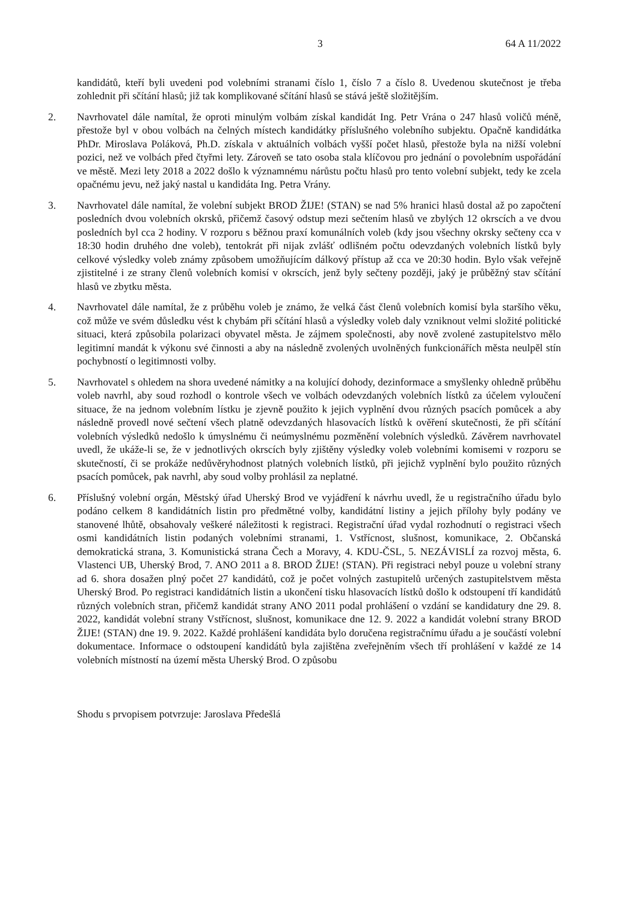3 64 A 11/2022
kandidátů, kteří byli uvedeni pod volebními stranami číslo 1, číslo 7 a číslo 8. Uvedenou skutečnost je třeba zohlednit při sčítání hlasů; již tak komplikované sčítání hlasů se stává ještě složitějším.
2. Navrhovatel dále namítal, že oproti minulým volbám získal kandidát Ing. Petr Vrána o 247 hlasů voličů méně, přestože byl v obou volbách na čelných místech kandidátky příslušného volebního subjektu. Opačně kandidátka PhDr. Miroslava Poláková, Ph.D. získala v aktuálních volbách vyšší počet hlasů, přestože byla na nižší volební pozici, než ve volbách před čtyřmi lety. Zároveň se tato osoba stala klíčovou pro jednání o povolebním uspořádání ve městě. Mezi lety 2018 a 2022 došlo k významnému nárůstu počtu hlasů pro tento volební subjekt, tedy ke zcela opačnému jevu, než jaký nastal u kandidáta Ing. Petra Vrány.
3. Navrhovatel dále namítal, že volební subjekt BROD ŽIJE! (STAN) se nad 5% hranici hlasů dostal až po započtení posledních dvou volebních okrsků, přičemž časový odstup mezi sečtením hlasů ve zbylých 12 okrscích a ve dvou posledních byl cca 2 hodiny. V rozporu s běžnou praxí komunálních voleb (kdy jsou všechny okrsky sečteny cca v 18:30 hodin druhého dne voleb), tentokrát při nijak zvlášť odlišném počtu odevzdaných volebních lístků byly celkové výsledky voleb známy způsobem umožňujícím dálkový přístup až cca ve 20:30 hodin. Bylo však veřejně zjistitelné i ze strany členů volebních komisí v okrscích, jenž byly sečteny později, jaký je průběžný stav sčítání hlasů ve zbytku města.
4. Navrhovatel dále namítal, že z průběhu voleb je známo, že velká část členů volebních komisí byla staršího věku, což může ve svém důsledku vést k chybám při sčítání hlasů a výsledky voleb daly vzniknout velmi složité politické situaci, která způsobila polarizaci obyvatel města. Je zájmem společnosti, aby nově zvolené zastupitelstvo mělo legitimní mandát k výkonu své činnosti a aby na následně zvolených uvolněných funkcionářích města neulpěl stín pochybností o legitimnosti volby.
5. Navrhovatel s ohledem na shora uvedené námitky a na kolující dohody, dezinformace a smyšlenky ohledně průběhu voleb navrhl, aby soud rozhodl o kontrole všech ve volbách odevzdaných volebních lístků za účelem vyloučení situace, že na jednom volebním lístku je zjevně použito k jejich vyplnění dvou různých psacích pomůcek a aby následně provedl nové sečtení všech platně odevzdaných hlasovacích lístků k ověření skutečnosti, že při sčítání volebních výsledků nedošlo k úmyslnému či neúmyslnému pozměnění volebních výsledků. Závěrem navrhovatel uvedl, že ukáže-li se, že v jednotlivých okrscích byly zjištěny výsledky voleb volebními komisemi v rozporu se skutečností, či se prokáže nedůvěryhodnost platných volebních lístků, při jejichž vyplnění bylo použito různých psacích pomůcek, pak navrhl, aby soud volby prohlásil za neplatné.
6. Příslušný volební orgán, Městský úřad Uherský Brod ve vyjádření k návrhu uvedl, že u registračního úřadu bylo podáno celkem 8 kandidátních listin pro předmětné volby, kandidátní listiny a jejich přílohy byly podány ve stanovené lhůtě, obsahovaly veškeré náležitosti k registraci. Registrační úřad vydal rozhodnutí o registraci všech osmi kandidátních listin podaných volebními stranami, 1. Vstřícnost, slušnost, komunikace, 2. Občanská demokratická strana, 3. Komunistická strana Čech a Moravy, 4. KDU-ČSL, 5. NEZÁVISLÍ za rozvoj města, 6. Vlastenci UB, Uherský Brod, 7. ANO 2011 a 8. BROD ŽIJE! (STAN). Při registraci nebyl pouze u volební strany ad 6. shora dosažen plný počet 27 kandidátů, což je počet volných zastupitelů určených zastupitelstvem města Uherský Brod. Po registraci kandidátních listin a ukončení tisku hlasovacích lístků došlo k odstoupení tří kandidátů různých volebních stran, přičemž kandidát strany ANO 2011 podal prohlášení o vzdání se kandidatury dne 29. 8. 2022, kandidát volební strany Vstřícnost, slušnost, komunikace dne 12. 9. 2022 a kandidát volební strany BROD ŽIJE! (STAN) dne 19. 9. 2022. Každé prohlášení kandidáta bylo doručena registračnímu úřadu a je součástí volební dokumentace. Informace o odstoupení kandidátů byla zajištěna zveřejněním všech tří prohlášení v každé ze 14 volebních místností na území města Uherský Brod. O způsobu
Shodu s prvopisem potvrzuje: Jaroslava Předešlá